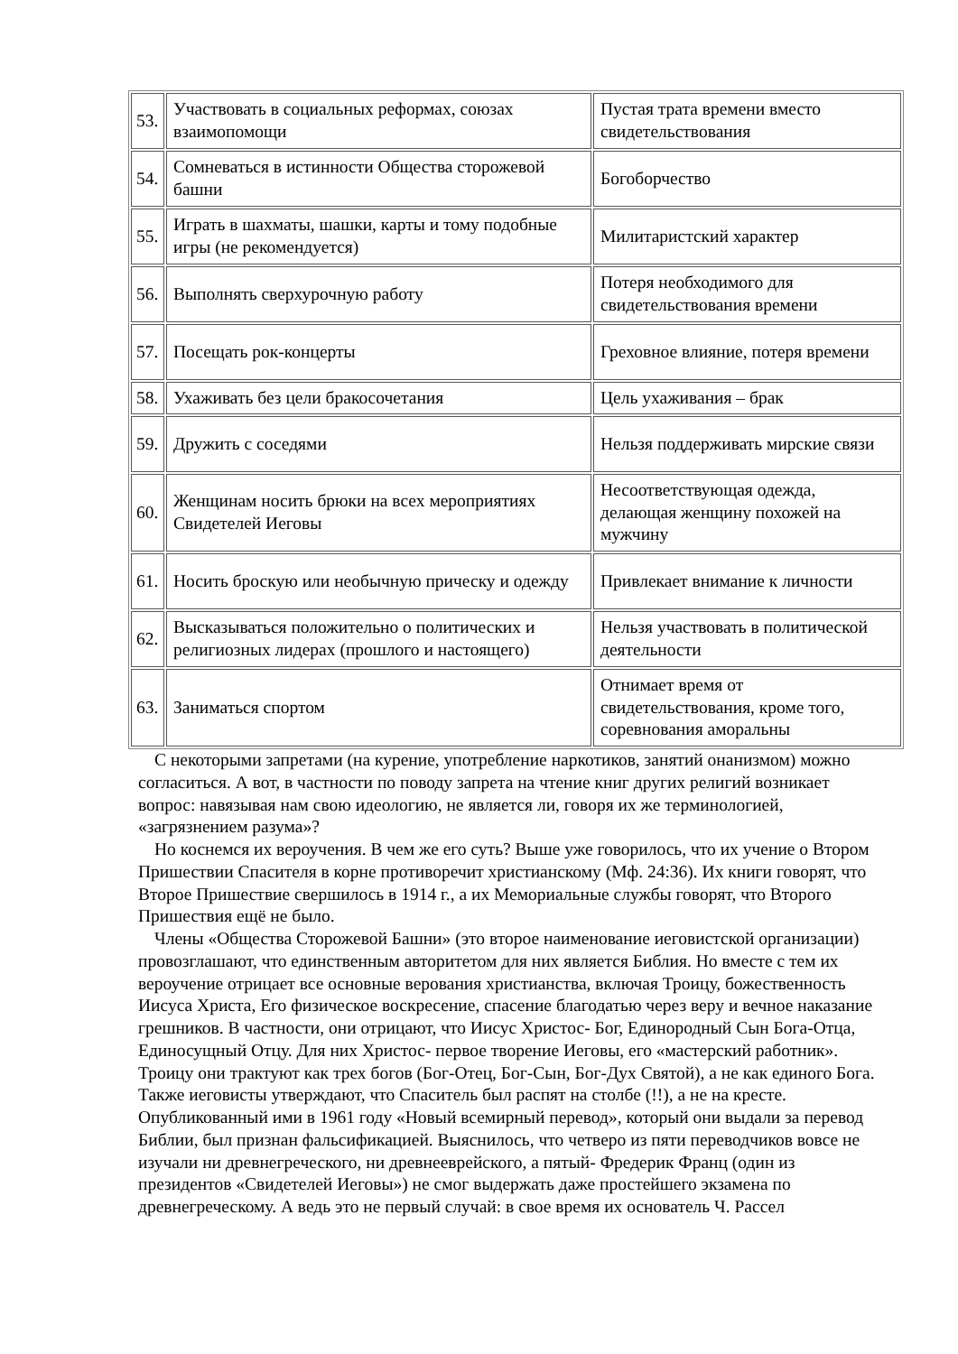| 53. | Участвовать в социальных реформах, союзах взаимопомощи | Пустая трата времени вместо свидетельствования |
| 54. | Сомневаться в истинности Общества сторожевой башни | Богоборчество |
| 55. | Играть в шахматы, шашки, карты и тому подобные игры (не рекомендуется) | Милитаристский характер |
| 56. | Выполнять сверхурочную работу | Потеря необходимого для свидетельствования времени |
| 57. | Посещать рок-концерты | Греховное влияние, потеря времени |
| 58. | Ухаживать без цели бракосочетания | Цель ухаживания – брак |
| 59. | Дружить с соседями | Нельзя поддерживать мирские связи |
| 60. | Женщинам носить брюки на всех мероприятиях Свидетелей Иеговы | Несоответствующая одежда, делающая женщину похожей на мужчину |
| 61. | Носить броскую или необычную прическу и одежду | Привлекает внимание к личности |
| 62. | Высказываться положительно о политических и религиозных лидерах (прошлого и настоящего) | Нельзя участвовать в политической деятельности |
| 63. | Заниматься спортом | Отнимает время от свидетельствования, кроме того, соревнования аморальны |
С некоторыми запретами (на курение, употребление наркотиков, занятий онанизмом) можно согласиться. А вот, в частности по поводу запрета на чтение книг других религий возникает вопрос: навязывая нам свою идеологию, не является ли, говоря их же терминологией, «загрязнением разума»?
Но коснемся их вероучения. В чем же его суть? Выше уже говорилось, что их учение о Втором Пришествии Спасителя в корне противоречит христианскому (Мф. 24:36). Их книги говорят, что Второе Пришествие свершилось в 1914 г., а их Мемориальные службы говорят, что Второго Пришествия ещё не было.
Члены «Общества Сторожевой Башни» (это второе наименование иеговистской организации) провозглашают, что единственным авторитетом для них является Библия. Но вместе с тем их вероучение отрицает все основные верования христианства, включая Троицу, божественность Иисуса Христа, Его физическое воскресение, спасение благодатью через веру и вечное наказание грешников. В частности, они отрицают, что Иисус Христос- Бог, Единородный Сын Бога-Отца, Единосущный Отцу. Для них Христос- первое творение Иеговы, его «мастерский работник». Троицу они трактуют как трех богов (Бог-Отец, Бог-Сын, Бог-Дух Святой), а не как единого Бога. Также иеговисты утверждают, что Спаситель был распят на столбе (!!), а не на кресте. Опубликованный ими в 1961 году «Новый всемирный перевод», который они выдали за перевод Библии, был признан фальсификацией. Выяснилось, что четверо из пяти переводчиков вовсе не изучали ни древнегреческого, ни древнееврейского, а пятый- Фредерик Франц (один из президентов «Свидетелей Иеговы») не смог выдержать даже простейшего экзамена по древнегреческому. А ведь это не первый случай: в свое время их основатель Ч. Рассел